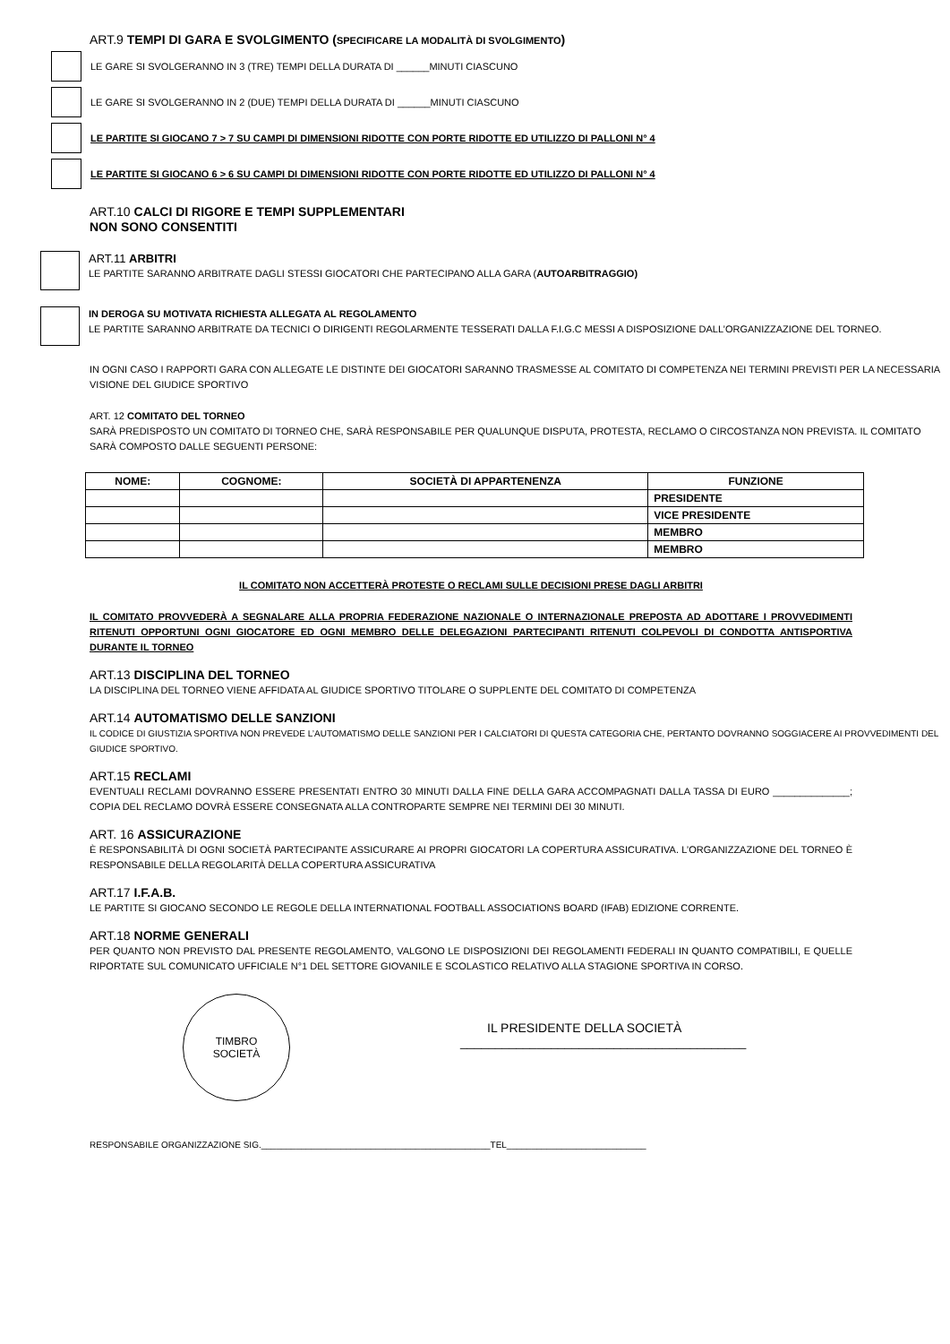ART.9 TEMPI DI GARA E SVOLGIMENTO (SPECIFICARE LA MODALITÀ DI SVOLGIMENTO)
LE GARE SI SVOLGERANNO IN 3 (TRE) TEMPI DELLA DURATA DI ______MINUTI CIASCUNO
LE GARE SI SVOLGERANNO IN 2 (DUE) TEMPI DELLA DURATA DI ______MINUTI CIASCUNO
LE PARTITE SI GIOCANO 7 > 7 SU CAMPI DI DIMENSIONI RIDOTTE CON PORTE RIDOTTE ED UTILIZZO DI PALLONI N° 4
LE PARTITE SI GIOCANO 6 > 6 SU CAMPI DI DIMENSIONI RIDOTTE CON PORTE RIDOTTE ED UTILIZZO DI PALLONI N° 4
ART.10 CALCI DI RIGORE E TEMPI SUPPLEMENTARI
NON SONO CONSENTITI
ART.11 ARBITRI
LE PARTITE SARANNO ARBITRATE DAGLI STESSI GIOCATORI CHE PARTECIPANO ALLA GARA (AUTOARBITRAGGIO)
IN DEROGA SU MOTIVATA RICHIESTA ALLEGATA AL REGOLAMENTO
LE PARTITE SARANNO ARBITRATE DA TECNICI O DIRIGENTI REGOLARMENTE TESSERATI DALLA F.I.G.C MESSI A DISPOSIZIONE DALL’ORGANIZZAZIONE DEL TORNEO.
IN OGNI CASO I RAPPORTI GARA CON ALLEGATE LE DISTINTE DEI GIOCATORI SARANNO TRASMESSE AL COMITATO DI COMPETENZA NEI TERMINI PREVISTI PER LA NECESSARIA VISIONE DEL GIUDICE SPORTIVO
ART. 12 COMITATO DEL TORNEO
SARÀ PREDISPOSTO UN COMITATO DI TORNEO CHE, SARÀ RESPONSABILE PER QUALUNQUE DISPUTA, PROTESTA, RECLAMO O CIRCOSTANZA NON PREVISTA. IL COMITATO SARÀ COMPOSTO DALLE SEGUENTI PERSONE:
| NOME: | COGNOME: | SOCIETÀ DI APPARTENENZA | FUNZIONE |
| --- | --- | --- | --- |
| | | | PRESIDENTE |
| | | | VICE PRESIDENTE |
| | | | MEMBRO |
| | | | MEMBRO |
IL COMITATO NON ACCETTERÀ PROTESTE O RECLAMI SULLE DECISIONI PRESE DAGLI ARBITRI
IL COMITATO PROVVEDERÀ A SEGNALARE ALLA PROPRIA FEDERAZIONE NAZIONALE O INTERNAZIONALE PREPOSTA AD ADOTTARE I PROVVEDIMENTI RITENUTI OPPORTUNI OGNI GIOCATORE ED OGNI MEMBRO DELLE DELEGAZIONI PARTECIPANTI RITENUTI COLPEVOLI DI CONDOTTA ANTISPORTIVA DURANTE IL TORNEO
ART.13 DISCIPLINA DEL TORNEO
LA DISCIPLINA DEL TORNEO VIENE AFFIDATA AL GIUDICE SPORTIVO TITOLARE O SUPPLENTE DEL COMITATO DI COMPETENZA
ART.14 AUTOMATISMO DELLE SANZIONI
IL CODICE DI GIUSTIZIA SPORTIVA NON PREVEDE L’AUTOMATISMO DELLE SANZIONI PER I CALCIATORI DI QUESTA CATEGORIA CHE, PERTANTO DOVRANNO SOGGIACERE AI PROVVEDIMENTI DEL GIUDICE SPORTIVO.
ART.15 RECLAMI
EVENTUALI RECLAMI DOVRANNO ESSERE PRESENTATI ENTRO 30 MINUTI DALLA FINE DELLA GARA ACCOMPAGNATI DALLA TASSA DI EURO ______________; COPIA DEL RECLAMO DOVRÀ ESSERE CONSEGNATA ALLA CONTROPARTE SEMPRE NEI TERMINI DEI 30 MINUTI.
ART. 16 ASSICURAZIONE
È RESPONSABILITÀ DI OGNI SOCIETÀ PARTECIPANTE ASSICURARE AI PROPRI GIOCATORI LA COPERTURA ASSICURATIVA. L’ORGANIZZAZIONE DEL TORNEO È RESPONSABILE DELLA REGOLARITÀ DELLA COPERTURA ASSICURATIVA
ART.17 I.F.A.B.
LE PARTITE SI GIOCANO SECONDO LE REGOLE DELLA INTERNATIONAL FOOTBALL ASSOCIATIONS BOARD (IFAB) EDIZIONE CORRENTE.
ART.18 NORME GENERALI
PER QUANTO NON PREVISTO DAL PRESENTE REGOLAMENTO, VALGONO LE DISPOSIZIONI DEI REGOLAMENTI FEDERALI IN QUANTO COMPATIBILI, E QUELLE RIPORTATE SUL COMUNICATO UFFICIALE N°1 DEL SETTORE GIOVANILE E SCOLASTICO RELATIVO ALLA STAGIONE SPORTIVA IN CORSO.
TIMBRO
SOCIETÀ
IL PRESIDENTE DELLA SOCIETÀ
_________________________________________
RESPONSABILE ORGANIZZAZIONE SIG.______________________________________________TEL____________________________